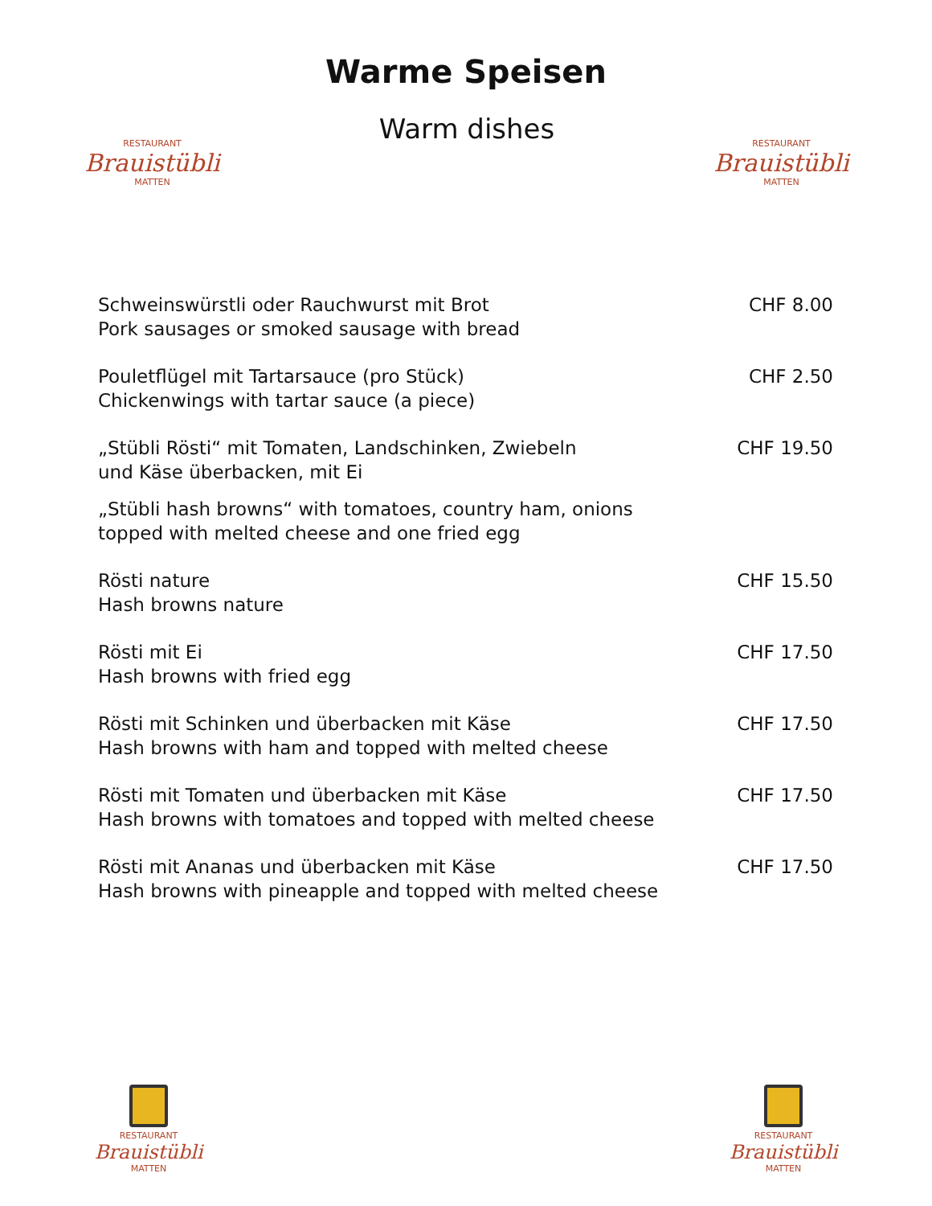Warme Speisen
RESTAURANT
Brauistübli
MATTEN
Warm dishes
RESTAURANT
Brauistübli
MATTEN
| Schweinswürstli oder Rauchwurst mit Brot Pork sausages or smoked sausage with bread | CHF 8.00 |
| Pouletflügel mit Tartarsauce (pro Stück) Chickenwings with tartar sauce (a piece) | CHF 2.50 |
| „Stübli Rösti“ mit Tomaten, Landschinken, Zwiebeln und Käse überbacken, mit Ei | CHF 19.50 |
| „Stübli hash browns“ with tomatoes, country ham, onions topped with melted cheese and one fried egg | |
| Rösti nature Hash browns nature | CHF 15.50 |
| Rösti mit Ei Hash browns with fried egg | CHF 17.50 |
| Rösti mit Schinken und überbacken mit Käse Hash browns with ham and topped with melted cheese | CHF 17.50 |
| Rösti mit Tomaten und überbacken mit Käse Hash browns with tomatoes and topped with melted cheese | CHF 17.50 |
| Rösti mit Ananas und überbacken mit Käse Hash browns with pineapple and topped with melted cheese | CHF 17.50 |
RESTAURANT
Brauistübli
MATTEN
RESTAURANT
Brauistübli
MATTEN